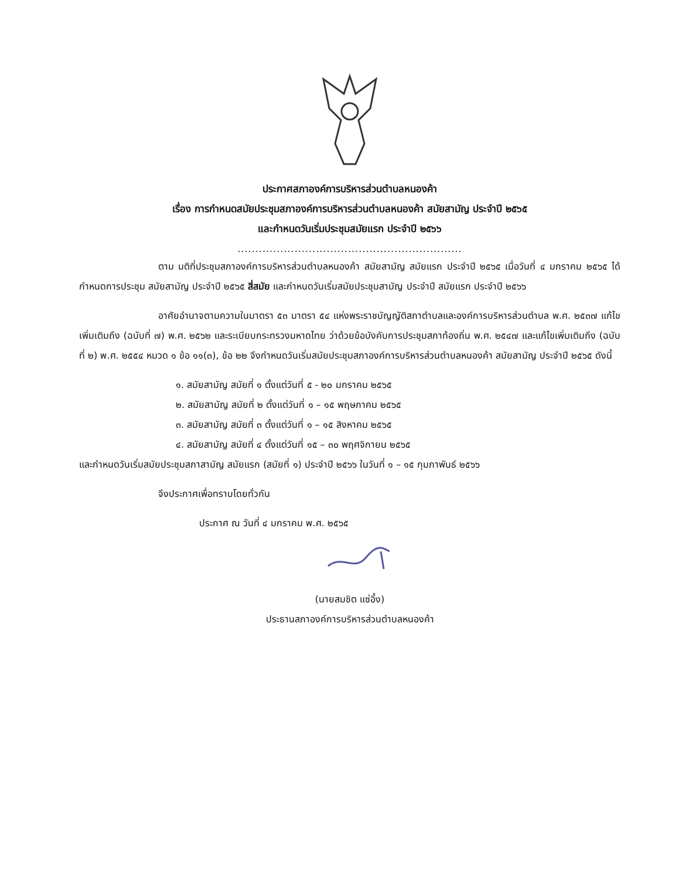ประกาศสภาองค์การบริหารส่วนตำบลหนองค้า
เรื่อง การกำหนดสมัยประชุมสภาองค์การบริหารส่วนตำบลหนองค้า สมัยสามัญ ประจำปี ๒๕๖๕
และกำหนดวันเริ่มประชุมสมัยแรก ประจำปี ๒๕๖๖
...............................................................
ตาม มติที่ประชุมสภาองค์การบริหารส่วนตำบลหนองค้า สมัยสามัญ สมัยแรก ประจำปี ๒๕๖๕ เมื่อวันที่ ๔ มกราคม ๒๕๖๕ ได้กำหนดการประชุม สมัยสามัญ ประจำปี ๒๕๖๕ สี่สมัย และกำหนดวันเริ่มสมัยประชุมสามัญ ประจำปี สมัยแรก ประจำปี ๒๕๖๖
อาศัยอำนาจตามความในมาตรา ๕๓ มาตรา ๕๔ แห่งพระราชบัญญัติสภาตำบลและองค์การบริหารส่วนตำบล พ.ศ. ๒๕๓๗ แก้ไขเพิ่มเติมถึง (ฉบับที่ ๗) พ.ศ. ๒๕๖๒ และระเบียบกระทรวงมหาดไทย ว่าด้วยข้อบังคับการประชุมสภาท้องถิ่น พ.ศ. ๒๕๔๗ และแก้ไขเพิ่มเติมถึง (ฉบับที่ ๒) พ.ศ. ๒๕๕๔ หมวด ๑ ข้อ ๑๑(๓), ข้อ ๒๒ จึงกำหนดวันเริ่มสมัยประชุมสภาองค์การบริหารส่วนตำบลหนองค้า สมัยสามัญ ประจำปี ๒๕๖๕ ดังนี้
๑. สมัยสามัญ สมัยที่ ๑ ตั้งแต่วันที่ ๕ - ๒๐ มกราคม ๒๕๖๕
๒. สมัยสามัญ สมัยที่ ๒ ตั้งแต่วันที่ ๑ – ๑๕ พฤษภาคม ๒๕๖๕
๓. สมัยสามัญ สมัยที่ ๓ ตั้งแต่วันที่ ๑ – ๑๕ สิงหาคม ๒๕๖๕
๔. สมัยสามัญ สมัยที่ ๔ ตั้งแต่วันที่ ๑๕ – ๓๐ พฤศจิกายน ๒๕๖๕
และกำหนดวันเริ่มสมัยประชุมสภาสามัญ สมัยแรก (สมัยที่ ๑) ประจำปี ๒๕๖๖ ในวันที่ ๑ – ๑๕ กุมภาพันธ์ ๒๕๖๖
จึงประกาศเพื่อทราบโดยทั่วกัน
ประกาศ ณ วันที่ ๔ มกราคม พ.ศ. ๒๕๖๕
(นายสมชิต แซ่อึ้ง)
ประธานสภาองค์การบริหารส่วนตำบลหนองค้า